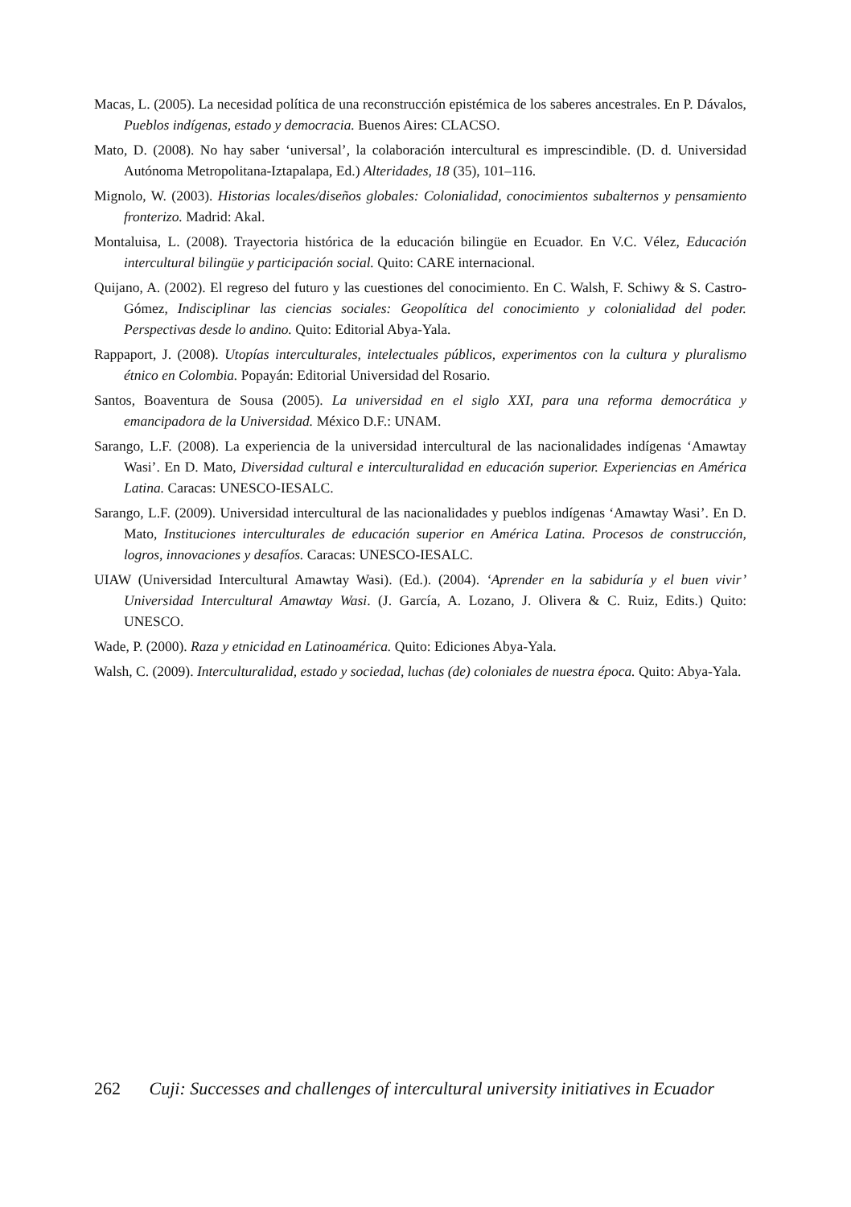Macas, L. (2005). La necesidad política de una reconstrucción epistémica de los saberes ancestrales. En P. Dávalos, Pueblos indígenas, estado y democracia. Buenos Aires: CLACSO.
Mato, D. (2008). No hay saber ‘universal’, la colaboración intercultural es imprescindible. (D. d. Universidad Autónoma Metropolitana-Iztapalapa, Ed.) Alteridades, 18 (35), 101–116.
Mignolo, W. (2003). Historias locales/diseños globales: Colonialidad, conocimientos subalternos y pensamiento fronterizo. Madrid: Akal.
Montaluisa, L. (2008). Trayectoria histórica de la educación bilingüe en Ecuador. En V.C. Vélez, Educación intercultural bilingüe y participación social. Quito: CARE internacional.
Quijano, A. (2002). El regreso del futuro y las cuestiones del conocimiento. En C. Walsh, F. Schiwy & S. Castro-Gómez, Indisciplinar las ciencias sociales: Geopolítica del conocimiento y colonialidad del poder. Perspectivas desde lo andino. Quito: Editorial Abya-Yala.
Rappaport, J. (2008). Utopías interculturales, intelectuales públicos, experimentos con la cultura y pluralismo étnico en Colombia. Popayán: Editorial Universidad del Rosario.
Santos, Boaventura de Sousa (2005). La universidad en el siglo XXI, para una reforma democrática y emancipadora de la Universidad. México D.F.: UNAM.
Sarango, L.F. (2008). La experiencia de la universidad intercultural de las nacionalidades indígenas ‘Amawtay Wasi’. En D. Mato, Diversidad cultural e interculturalidad en educación superior. Experiencias en América Latina. Caracas: UNESCO-IESALC.
Sarango, L.F. (2009). Universidad intercultural de las nacionalidades y pueblos indígenas ‘Amawtay Wasi’. En D. Mato, Instituciones interculturales de educación superior en América Latina. Procesos de construcción, logros, innovaciones y desafíos. Caracas: UNESCO-IESALC.
UIAW (Universidad Intercultural Amawtay Wasi). (Ed.). (2004). ‘Aprender en la sabiduría y el buen vivir’ Universidad Intercultural Amawtay Wasi. (J. García, A. Lozano, J. Olivera & C. Ruiz, Edits.) Quito: UNESCO.
Wade, P. (2000). Raza y etnicidad en Latinoamérica. Quito: Ediciones Abya-Yala.
Walsh, C. (2009). Interculturalidad, estado y sociedad, luchas (de) coloniales de nuestra época. Quito: Abya-Yala.
262 Cuji: Successes and challenges of intercultural university initiatives in Ecuador